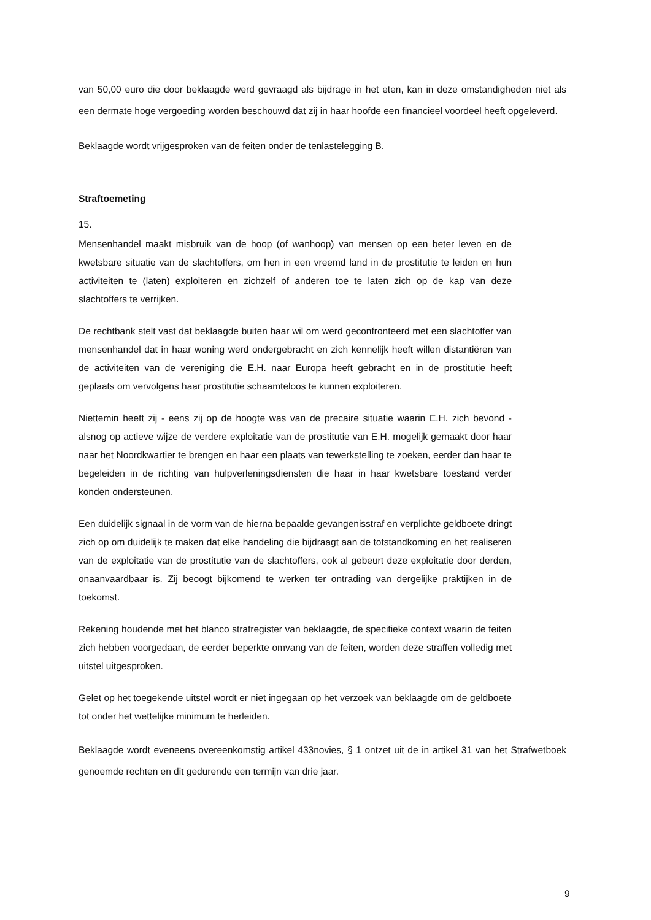van 50,00 euro die door beklaagde werd gevraagd als bijdrage in het eten, kan in deze omstandigheden niet als een dermate hoge vergoeding worden beschouwd dat zij in haar hoofde een financieel voordeel heeft opgeleverd.
Beklaagde wordt vrijgesproken van de feiten onder de tenlastelegging B.
Straftoemeting
15.
Mensenhandel maakt misbruik van de hoop (of wanhoop) van mensen op een beter leven en de kwetsbare situatie van de slachtoffers, om hen in een vreemd land in de prostitutie te leiden en hun activiteiten te (laten) exploiteren en zichzelf of anderen toe te laten zich op de kap van deze slachtoffers te verrijken.
De rechtbank stelt vast dat beklaagde buiten haar wil om werd geconfronteerd met een slachtoffer van mensenhandel dat in haar woning werd ondergebracht en zich kennelijk heeft willen distantiëren van de activiteiten van de vereniging die E.H. naar Europa heeft gebracht en in de prostitutie heeft geplaats om vervolgens haar prostitutie schaamteloos te kunnen exploiteren.
Niettemin heeft zij - eens zij op de hoogte was van de precaire situatie waarin E.H. zich bevond - alsnog op actieve wijze de verdere exploitatie van de prostitutie van E.H. mogelijk gemaakt door haar naar het Noordkwartier te brengen en haar een plaats van tewerkstelling te zoeken, eerder dan haar te begeleiden in de richting van hulpverleningsdiensten die haar in haar kwetsbare toestand verder konden ondersteunen.
Een duidelijk signaal in de vorm van de hierna bepaalde gevangenisstraf en verplichte geldboete dringt zich op om duidelijk te maken dat elke handeling die bijdraagt aan de totstandkoming en het realiseren van de exploitatie van de prostitutie van de slachtoffers, ook al gebeurt deze exploitatie door derden, onaanvaardbaar is. Zij beoogt bijkomend te werken ter ontrading van dergelijke praktijken in de toekomst.
Rekening houdende met het blanco strafregister van beklaagde, de specifieke context waarin de feiten zich hebben voorgedaan, de eerder beperkte omvang van de feiten, worden deze straffen volledig met uitstel uitgesproken.
Gelet op het toegekende uitstel wordt er niet ingegaan op het verzoek van beklaagde om de geldboete tot onder het wettelijke minimum te herleiden.
Beklaagde wordt eveneens overeenkomstig artikel 433novies, § 1 ontzet uit de in artikel 31 van het Strafwetboek genoemde rechten en dit gedurende een termijn van drie jaar.
9